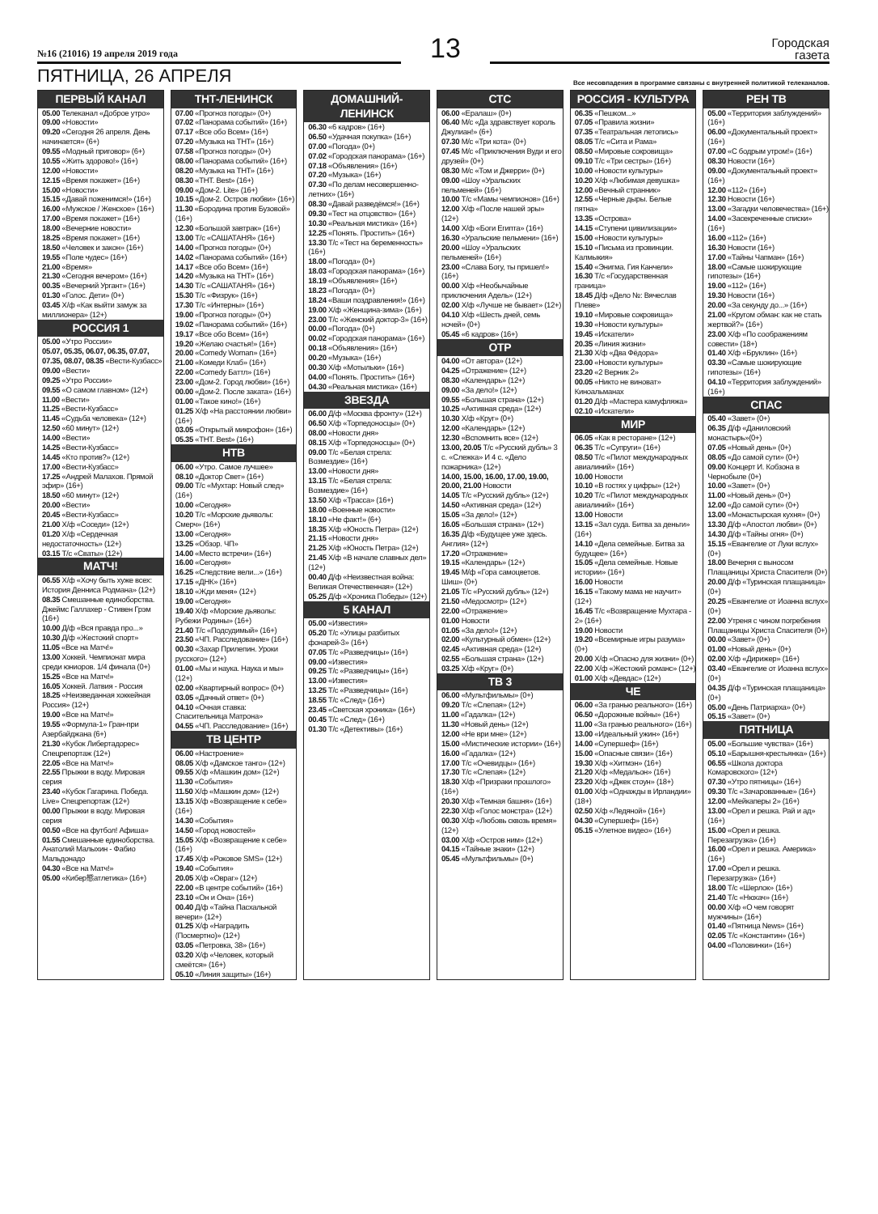№16 (21016) 19 апреля 2019 года
13
Городская
газета
ПЯТНИЦА, 26 АПРЕЛЯ
Все несовпадения в программе связаны с внутренней политикой телеканалов.
ПЕРВЫЙ КАНАЛ
05.00 Телеканал «Доброе утро»
09.00 «Новости»
09.20 «Сегодня 26 апреля. День начинается» (6+)
09.55 «Модный приговор» (6+)
10.55 «Жить здорово!» (16+)
12.00 «Новости»
12.15 «Время покажет» (16+)
15.00 «Новости»
15.15 «Давай поженимся!» (16+)
16.00 «Мужское / Женское» (16+)
17.00 «Время покажет» (16+)
18.00 «Вечерние новости»
18.25 «Время покажет» (16+)
18.50 «Человек и закон» (16+)
19.55 «Поле чудес» (16+)
21.00 «Время»
21.30 «Сегодня вечером» (16+)
00.35 «Вечерний Ургант» (16+)
01.30 «Голос. Дети» (0+)
03.45 Х/ф «Как выйти замуж за миллионера» (12+)
РОССИЯ 1
05.00 «Утро России»
05.07, 05.35, 06.07, 06.35, 07.07, 07.35, 08.07, 08.35 «Вести-Кузбасс»
09.00 «Вести»
09.25 «Утро России»
09.55 «О самом главном» (12+)
11.00 «Вести»
11.25 «Вести-Кузбасс»
11.45 «Судьба человека» (12+)
12.50 «60 минут» (12+)
14.00 «Вести»
14.25 «Вести-Кузбасс»
14.45 «Кто против?» (12+)
17.00 «Вести-Кузбасс»
17.25 «Андрей Малахов. Прямой эфир» (16+)
18.50 «60 минут» (12+)
20.00 «Вести»
20.45 «Вести-Кузбасс»
21.00 Х/ф «Соседи» (12+)
01.20 Х/ф «Сердечная недостаточность» (12+)
03.15 Т/с «Сваты» (12+)
МАТЧ!
06.55 Х/ф «Хочу быть хуже всех: История Денниса Родмана» (12+)
08.35 Смешанные единоборства. Джеймс Галлахер - Стивен Грэм (16+)
10.00 Д/ф «Вся правда про...»
10.30 Д/ф «Жестокий спорт»
11.05 «Все на Матч!»
13.00 Хоккей. Чемпионат мира среди юниоров. 1/4 финала (0+)
15.25 «Все на Матч!»
16.05 Хоккей. Латвия - Россия
18.25 «Неизведанная хоккейная Россия» (12+)
19.00 «Все на Матч!»
19.55 «Формула-1» Гран-при Азербайджана (6+)
21.30 «Кубок Либертадорес» Спецрепортаж (12+)
22.05 «Все на Матч!»
22.55 Прыжки в воду. Мировая серия
23.40 «Кубок Гагарина. Победа. Live» Спецрепортаж (12+)
00.00 Прыжки в воду. Мировая серия
00.50 «Все на футбол! Афиша»
01.55 Смешанные единоборства. Анатолий Малыхин - Фабио Мальдонадо
04.30 «Все на Матч!»
05.00 «Кибер態атлетика» (16+)
ТНТ-ЛЕНИНСК
07.00 «Прогноз погоды» (0+)
07.02 «Панорама событий» (16+)
07.17 «Все обо Всем» (16+)
07.20 «Музыка на ТНТ» (16+)
07.58 «Прогноз погоды» (0+)
08.00 «Панорама событий» (16+)
08.20 «Музыка на ТНТ» (16+)
08.30 «ТНТ. Best» (16+)
09.00 «Дом-2. Lite» (16+)
10.15 «Дом-2. Остров любви» (16+)
11.30 «Бородина против Бузовой» (16+)
12.30 «Большой завтрак» (16+)
13.00 Т/с «САШАТАНЯ» (16+)
14.00 «Прогноз погоды» (0+)
14.02 «Панорама событий» (16+)
14.17 «Все обо Всем» (16+)
14.20 «Музыка на ТНТ» (16+)
14.30 Т/с «САШАТАНЯ» (16+)
15.30 Т/с «Физрук» (16+)
17.30 Т/с «Интерны» (16+)
19.00 «Прогноз погоды» (0+)
19.02 «Панорама событий» (16+)
19.17 «Все обо Всем» (16+)
19.20 «Желаю счастья!» (16+)
20.00 «Comedy Woman» (16+)
21.00 «Комеди Клаб» (16+)
22.00 «Comedy Баттл» (16+)
23.00 «Дом-2. Город любви» (16+)
00.00 «Дом-2. После заката» (16+)
01.00 «Такое кино!» (16+)
01.25 Х/ф «На расстоянии любви» (16+)
03.05 «Открытый микрофон» (16+)
05.35 «ТНТ. Best» (16+)
НТВ
06.00 «Утро. Самое лучшее»
08.10 «Доктор Свет» (16+)
09.00 Т/с «Мухтар: Новый след» (16+)
10.00 «Сегодня»
10.20 Т/с «Морские дьяволы: Смерч» (16+)
13.00 «Сегодня»
13.25 «Обзор. ЧП»
14.00 «Место встречи» (16+)
16.00 «Сегодня»
16.25 «Следствие вели...» (16+)
17.15 «ДНК» (16+)
18.10 «Жди меня» (12+)
19.00 «Сегодня»
19.40 Х/ф «Морские дьяволы: Рубежи Родины» (16+)
21.40 Т/с «Подсудимый» (16+)
23.50 «ЧП. Расследование» (16+)
00.30 «Захар Прилепин. Уроки русского» (12+)
01.00 «Мы и наука. Наука и мы» (12+)
02.00 «Квартирный вопрос» (0+)
03.05 «Дачный ответ» (0+)
04.10 «Очная ставка: Спасительница Матрона»
04.55 «ЧП. Расследование» (16+)
ТВ ЦЕНТР
06.00 «Настроение»
08.05 Х/ф «Дамское танго» (12+)
09.55 Х/ф «Машкин дом» (12+)
11.30 «События»
11.50 Х/ф «Машкин дом» (12+)
13.15 Х/ф «Возвращение к себе» (16+)
14.30 «События»
14.50 «Город новостей»
15.05 Х/ф «Возвращение к себе» (16+)
17.45 Х/ф «Роковое SMS» (12+)
19.40 «События»
20.05 Х/ф «Овраг» (12+)
22.00 «В центре событий» (16+)
23.10 «Он и Она» (16+)
00.40 Д/ф «Тайна Пасхальной вечери» (12+)
01.25 Х/ф «Наградить (Посмертно)» (12+)
03.05 «Петровка, 38» (16+)
03.20 Х/ф «Человек, который смеётся» (16+)
05.10 «Линия защиты» (16+)
ДОМАШНИЙ-ЛЕНИНСК
06.30 «6 кадров» (16+)
06.50 «Удачная покупка» (16+)
07.00 «Погода» (0+)
07.02 «Городская панорама» (16+)
07.18 «Объявления» (16+)
07.20 «Музыка» (16+)
07.30 «По делам несовершенно-летних» (16+)
08.30 «Давай разведёмся!» (16+)
09.30 «Тест на отцовство» (16+)
10.30 «Реальная мистика» (16+)
12.25 «Понять. Простить» (16+)
13.30 Т/с «Тест на беременность» (16+)
18.00 «Погода» (0+)
18.03 «Городская панорама» (16+)
18.19 «Объявления» (16+)
18.23 «Погода» (0+)
18.24 «Ваши поздравления!» (16+)
19.00 Х/ф «Женщина-зима» (16+)
23.00 Т/с «Женский доктор-3» (16+)
00.00 «Погода» (0+)
00.02 «Городская панорама» (16+)
00.18 «Объявления» (16+)
00.20 «Музыка» (16+)
00.30 Х/ф «Мотыльки» (16+)
04.00 «Понять. Простить» (16+)
04.30 «Реальная мистика» (16+)
ЗВЕЗДА
06.00 Д/ф «Москва фронту» (12+)
06.50 Х/ф «Торпедоносцы» (0+)
08.00 «Новости дня»
08.15 Х/ф «Торпедоносцы» (0+)
09.00 Т/с «Белая стрела: Возмездие» (16+)
13.00 «Новости дня»
13.15 Т/с «Белая стрела: Возмездие» (16+)
13.50 Х/ф «Трасса» (16+)
18.00 «Военные новости»
18.10 «Не факт!» (6+)
18.35 Х/ф «Юность Петра» (12+)
21.15 «Новости дня»
21.25 Х/ф «Юность Петра» (12+)
21.45 Х/ф «В начале славных дел» (12+)
00.40 Д/ф «Неизвестная война: Великая Отечественная» (12+)
05.25 Д/ф «Хроника Победы» (12+)
5 КАНАЛ
05.00 «Известия»
05.20 Т/с «Улицы разбитых фонарей-3» (16+)
07.05 Т/с «Разведчицы» (16+)
09.00 «Известия»
09.25 Т/с «Разведчицы» (16+)
13.00 «Известия»
13.25 Т/с «Разведчицы» (16+)
18.55 Т/с «След» (16+)
23.45 «Светская хроника» (16+)
00.45 Т/с «След» (16+)
01.30 Т/с «Детективы» (16+)
СТС
06.00 «Ералаш» (0+)
06.40 М/с «Да здравствует король Джулиан!» (6+)
07.30 М/с «Три кота» (0+)
07.45 М/с «Приключения Вуди и его друзей» (0+)
08.30 М/с «Том и Джерри» (0+)
09.00 «Шоу «Уральских пельменей» (16+)
10.00 Т/с «Мамы чемпионов» (16+)
12.00 Х/ф «После нашей эры» (12+)
14.00 Х/ф «Боги Египта» (16+)
16.30 «Уральские пельмени» (16+)
20.00 «Шоу «Уральских пельменей» (16+)
23.00 «Слава Богу, ты пришел!» (16+)
00.00 Х/ф «Необычайные приключения Адель» (12+)
02.00 Х/ф «Лучше не бывает» (12+)
04.10 Х/ф «Шесть дней, семь ночей» (0+)
05.45 «6 кадров» (16+)
ОТР
04.00 «От автора» (12+)
04.25 «Отражение» (12+)
08.30 «Календарь» (12+)
09.00 «За дело!» (12+)
09.55 «Большая страна» (12+)
10.25 «Активная среда» (12+)
10.30 Х/ф «Круг» (0+)
12.00 «Календарь» (12+)
12.30 «Вспомнить все» (12+)
13.00, 20.05 Т/с «Русский дубль» 3 с. «Слежка» И 4 с. «Дело пожарника» (12+)
14.00, 15.00, 16.00, 17.00, 19.00, 20.00, 21.00 Новости
14.05 Т/с «Русский дубль» (12+)
14.50 «Активная среда» (12+)
15.05 «За дело!» (12+)
16.05 «Большая страна» (12+)
16.35 Д/ф «Будущее уже здесь. Англия» (12+)
17.20 «Отражение»
19.15 «Календарь» (12+)
19.45 М/ф «Гора самоцветов. Шиш» (0+)
21.05 Т/с «Русский дубль» (12+)
21.50 «Медосмотр» (12+)
22.00 «Отражение»
01.00 Новости
01.05 «За дело!» (12+)
02.00 «Культурный обмен» (12+)
02.45 «Активная среда» (12+)
02.55 «Большая страна» (12+)
03.25 Х/ф «Круг» (0+)
ТВ 3
06.00 «Мультфильмы» (0+)
09.20 Т/с «Слепая» (12+)
11.00 «Гадалка» (12+)
11.30 «Новый день» (12+)
12.00 «Не ври мне» (12+)
15.00 «Мистические истории» (16+)
16.00 «Гадалка» (12+)
17.00 Т/с «Очевидцы» (16+)
17.30 Т/с «Слепая» (12+)
18.30 Х/ф «Призраки прошлого» (16+)
20.30 Х/ф «Темная башня» (16+)
22.30 Х/ф «Голос монстра» (12+)
00.30 Х/ф «Любовь сквозь время» (12+)
03.00 Х/ф «Остров ним» (12+)
04.15 «Тайные знаки» (12+)
05.45 «Мультфильмы» (0+)
РОССИЯ - КУЛЬТУРА
06.35 «Пешком...»
07.05 «Правила жизни»
07.35 «Театральная летопись»
08.05 Т/с «Сита и Рама»
08.50 «Мировые сокровища»
09.10 Т/с «Три сестры» (16+)
10.00 «Новости культуры»
10.20 Х/ф «Любимая девушка»
12.00 «Вечный странник»
12.55 «Черные дыры. Белые пятна»
13.35 «Острова»
14.15 «Ступени цивилизации»
15.00 «Новости культуры»
15.10 «Письма из провинции. Калмыкия»
15.40 «Энигма. Гия Канчели»
16.30 Т/с «Государственная граница»
18.45 Д/ф «Дело №: Вячеслав Плеве»
19.10 «Мировые сокровища»
19.30 «Новости культуры»
19.45 «Искатели»
20.35 «Линия жизни»
21.30 Х/ф «Два Фёдора»
23.00 «Новости культуры»
23.20 «2 Верник 2»
00.05 «Никто не виноват» Киноальманах
01.20 Д/ф «Мастера камуфляжа»
02.10 «Искатели»
МИР
06.05 «Как в ресторане» (12+)
06.35 Т/с «Супруги» (16+)
08.50 Т/с «Пилот международных авиалиний» (16+)
10.00 Новости
10.10 «В гостях у цифры» (12+)
10.20 Т/с «Пилот международных авиалиний» (16+)
13.00 Новости
13.15 «Зал суда. Битва за деньги» (16+)
14.10 «Дела семейные. Битва за будущее» (16+)
15.05 «Дела семейные. Новые истории» (16+)
16.00 Новости
16.15 «Такому мама не научит» (12+)
16.45 Т/с «Возвращение Мухтара - 2» (16+)
19.00 Новости
19.20 «Всемирные игры разума» (0+)
20.00 Х/ф «Опасно для жизни» (0+)
22.00 Х/ф «Жестокий романс» (12+)
01.00 Х/ф «Девдас» (12+)
ЧЕ
06.00 «За гранью реального» (16+)
06.50 «Дорожные войны» (16+)
11.00 «За гранью реального» (16+)
13.00 «Идеальный ужин» (16+)
14.00 «Супершеф» (16+)
15.00 «Опасные связи» (16+)
19.30 Х/ф «Хитмэн» (16+)
21.20 Х/ф «Медальон» (16+)
23.20 Х/ф «Джек стоун» (18+)
01.00 Х/ф «Однажды в Ирландии» (18+)
02.50 Х/ф «Ледяной» (16+)
04.30 «Супершеф» (16+)
05.15 «Улетное видео» (16+)
РЕН ТВ
05.00 «Территория заблуждений» (16+)
06.00 «Документальный проект» (16+)
07.00 «С бодрым утром!» (16+)
08.30 Новости (16+)
09.00 «Документальный проект» (16+)
12.00 «112» (16+)
12.30 Новости (16+)
13.00 «Загадки человечества» (16+)
14.00 «Засекреченные списки» (16+)
16.00 «112» (16+)
16.30 Новости (16+)
17.00 «Тайны Чапман» (16+)
18.00 «Самые шокирующие гипотезы» (16+)
19.00 «112» (16+)
19.30 Новости (16+)
20.00 «За секунду до...» (16+)
21.00 «Кругом обман: как не стать жертвой?» (16+)
23.00 Х/ф «По соображениям совести» (18+)
01.40 Х/ф «Бруклин» (16+)
03.30 «Самые шокирующие гипотезы» (16+)
04.10 «Территория заблуждений» (16+)
СПАС
05.40 «Завет» (0+)
06.35 Д/ф «Даниловский монастырь»(0+)
07.05 «Новый день» (0+)
08.05 «До самой сути» (0+)
09.00 Концерт И. Кобзона в Чернобыле (0+)
10.00 «Завет» (0+)
11.00 «Новый день» (0+)
12.00 «До самой сути» (0+)
13.00 «Монастырская кухня» (0+)
13.30 Д/ф «Апостол любви» (0+)
14.30 Д/ф «Тайны огня» (0+)
15.15 «Евангелие от Луки вслух» (0+)
18.00 Вечерня с выносом Плащаницы Христа Спасителя (0+)
20.00 Д/ф «Туринская плащаница» (0+)
20.25 «Евангелие от Иоанна вслух» (0+)
22.00 Утреня с чином погребения Плащаницы Христа Спасителя (0+)
00.00 «Завет» (0+)
01.00 «Новый день» (0+)
02.00 Х/ф «Дирижер» (16+)
03.40 «Евангелие от Иоанна вслух» (0+)
04.35 Д/ф «Туринская плащаница» (0+)
05.00 «День Патриарха» (0+)
05.15 «Завет» (0+)
ПЯТНИЦА
05.00 «Большие чувства» (16+)
05.10 «Барышня-крестьянка» (16+)
06.55 «Школа доктора Комаровского» (12+)
07.30 «Утро пятницы» (16+)
09.30 Т/с «Зачарованные» (16+)
12.00 «Мейкаперы 2» (16+)
13.00 «Орел и решка. Рай и ад» (16+)
15.00 «Орел и решка. Перезагрузка» (16+)
16.00 «Орел и решка. Америка» (16+)
17.00 «Орел и решка. Перезагрузка» (16+)
18.00 Т/с «Шерлок» (16+)
21.40 Т/с «Нюхач» (16+)
00.00 Х/ф «О чем говорят мужчины» (16+)
01.40 «Пятница News» (16+)
02.05 Т/с «Константин» (16+)
04.00 «Половинки» (16+)